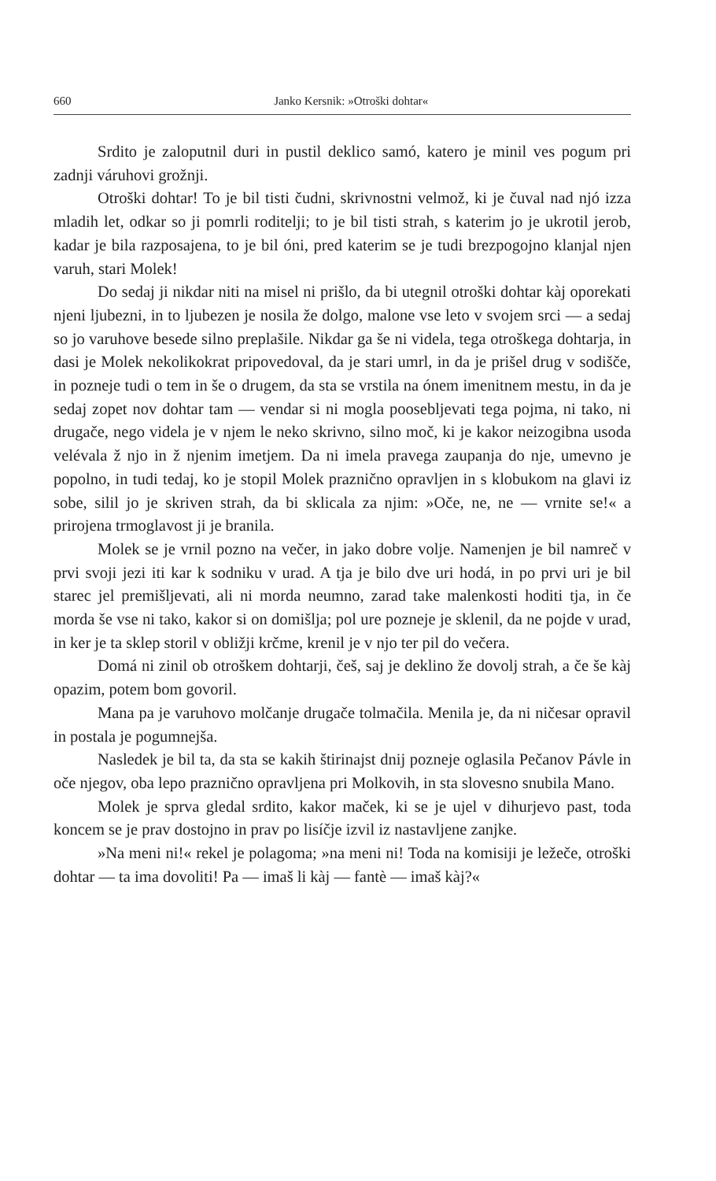660 Janko Kersnik: »Otroški dohtar«
Srdito je zaloputnil duri in pustil deklico samó, katero je minil ves pogum pri zadnji váruhovi grožnji.
Otroški dohtar! To je bil tisti čudni, skrivnostni velmož, ki je čuval nad njó izza mladih let, odkar so ji pomrli roditelji; to je bil tisti strah, s katerim jo je ukrotil jerob, kadar je bila razposajena, to je bil óni, pred katerim se je tudi brezpogojno klanjal njen varuh, stari Molek!
Do sedaj ji nikdar niti na misel ni prišlo, da bi utegnil otroški dohtar kàj oporekati njeni ljubezni, in to ljubezen je nosila že dolgo, malone vse leto v svojem srci — a sedaj so jo varuhove besede silno preplašile. Nikdar ga še ni videla, tega otroškega dohtarja, in dasi je Molek nekolikokrat pripovedoval, da je stari umrl, in da je prišel drug v sodišče, in pozneje tudi o tem in še o drugem, da sta se vrstila na ónem imenitnem mestu, in da je sedaj zopet nov dohtar tam — vendar si ni mogla poosebljevati tega pojma, ni tako, ni drugače, nego videla je v njem le neko skrivno, silno moč, ki je kakor neizogibna usoda velévala ž njo in ž njenim imetjem. Da ni imela pravega zaupanja do nje, umevno je popolno, in tudi tedaj, ko je stopil Molek praznično opravljen in s klobukom na glavi iz sobe, silil jo je skriven strah, da bi sklicala za njim: »Oče, ne, ne — vrnite se!« a prirojena trmoglavost ji je branila.
Molek se je vrnil pozno na večer, in jako dobre volje. Namenjen je bil namreč v prvi svoji jezi iti kar k sodniku v urad. A tja je bilo dve uri hodá, in po prvi uri je bil starec jel premišljevati, ali ni morda neumno, zarad take malenkosti hoditi tja, in če morda še vse ni tako, kakor si on domišlja; pol ure pozneje je sklenil, da ne pojde v urad, in ker je ta sklep storil v obližji krčme, krenil je v njo ter pil do večera.
Domá ni zinil ob otroškem dohtarji, češ, saj je deklino že dovolj strah, a če še kàj opazim, potem bom govoril.
Mana pa je varuhovo molčanje drugače tolmačila. Menila je, da ni ničesar opravil in postala je pogumnejša.
Nasledek je bil ta, da sta se kakih štirinajst dnij pozneje oglasila Pečanov Pávle in oče njegov, oba lepo praznično opravljena pri Molkovih, in sta slovesno snubila Mano.
Molek je sprva gledal srdito, kakor maček, ki se je ujel v dihurjevo past, toda koncem se je prav dostojno in prav po lisíčje izvil iz nastavljene zanjke.
»Na meni ni!« rekel je polagoma; »na meni ni! Toda na komisiji je ležeče, otroški dohtar — ta ima dovoliti! Pa — imaš li kàj — fantè — imaš kàj?«